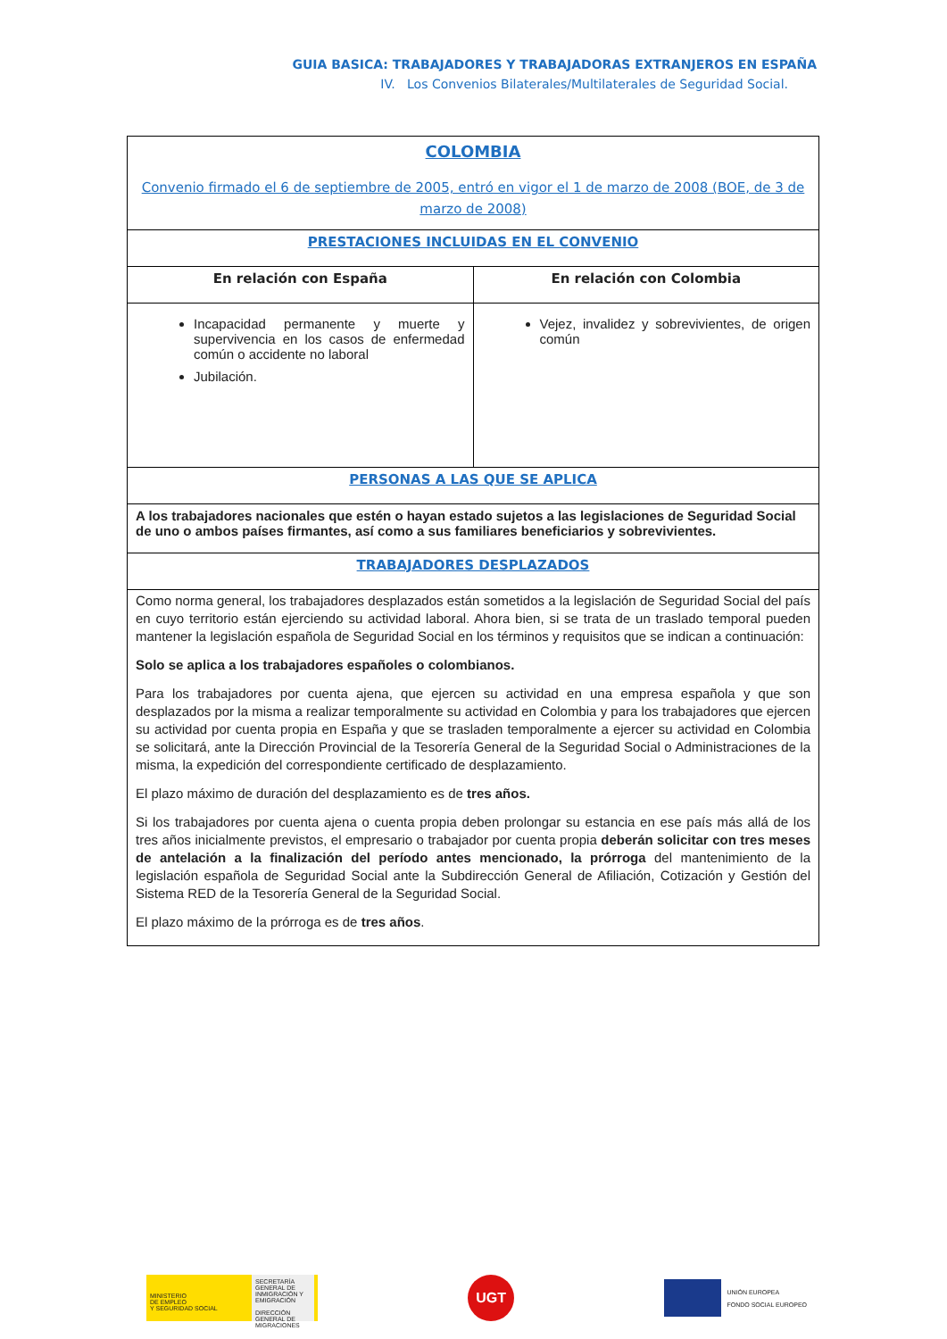GUIA BASICA: TRABAJADORES Y TRABAJADORAS EXTRANJEROS EN ESPAÑA
IV. Los Convenios Bilaterales/Multilaterales de Seguridad Social.
| COLOMBIA Convenio firmado el 6 de septiembre de 2005, entró en vigor el 1 de marzo de 2008 (BOE, de 3 de marzo de 2008) | |
| PRESTACIONES INCLUIDAS EN EL CONVENIO | |
| En relación con España | En relación con Colombia |
| Incapacidad permanente y muerte y supervivencia en los casos de enfermedad común o accidente no laboral Jubilación. | Vejez, invalidez y sobrevivientes, de origen común |
| PERSONAS A LAS QUE SE APLICA | |
| A los trabajadores nacionales que estén o hayan estado sujetos a las legislaciones de Seguridad Social de uno o ambos países firmantes, así como a sus familiares beneficiarios y sobrevivientes. | |
| TRABAJADORES DESPLAZADOS | |
| Como norma general, los trabajadores desplazados están sometidos a la legislación de Seguridad Social del país en cuyo territorio están ejerciendo su actividad laboral. Ahora bien, si se trata de un traslado temporal pueden mantener la legislación española de Seguridad Social en los términos y requisitos que se indican a continuación: Solo se aplica a los trabajadores españoles o colombianos. Para los trabajadores por cuenta ajena, que ejercen su actividad en una empresa española y que son desplazados por la misma a realizar temporalmente su actividad en Colombia y para los trabajadores que ejercen su actividad por cuenta propia en España y que se trasladen temporalmente a ejercer su actividad en Colombia se solicitará, ante la Dirección Provincial de la Tesorería General de la Seguridad Social o Administraciones de la misma, la expedición del correspondiente certificado de desplazamiento. El plazo máximo de duración del desplazamiento es de tres años. Si los trabajadores por cuenta ajena o cuenta propia deben prolongar su estancia en ese país más allá de los tres años inicialmente previstos, el empresario o trabajador por cuenta propia deberán solicitar con tres meses de antelación a la finalización del período antes mencionado, la prórroga del mantenimiento de la legislación española de Seguridad Social ante la Subdirección General de Afiliación, Cotización y Gestión del Sistema RED de la Tesorería General de la Seguridad Social. El plazo máximo de la prórroga es de tres años . | |
MINISTERIO
DE EMPLEO
Y SEGURIDAD SOCIAL
SECRETARÍA GENERAL DE INMIGRACIÓN Y EMIGRACIÓN
DIRECCIÓN GENERAL DE MIGRACIONES
UGT
UNIÓN EUROPEA
FONDO SOCIAL EUROPEO